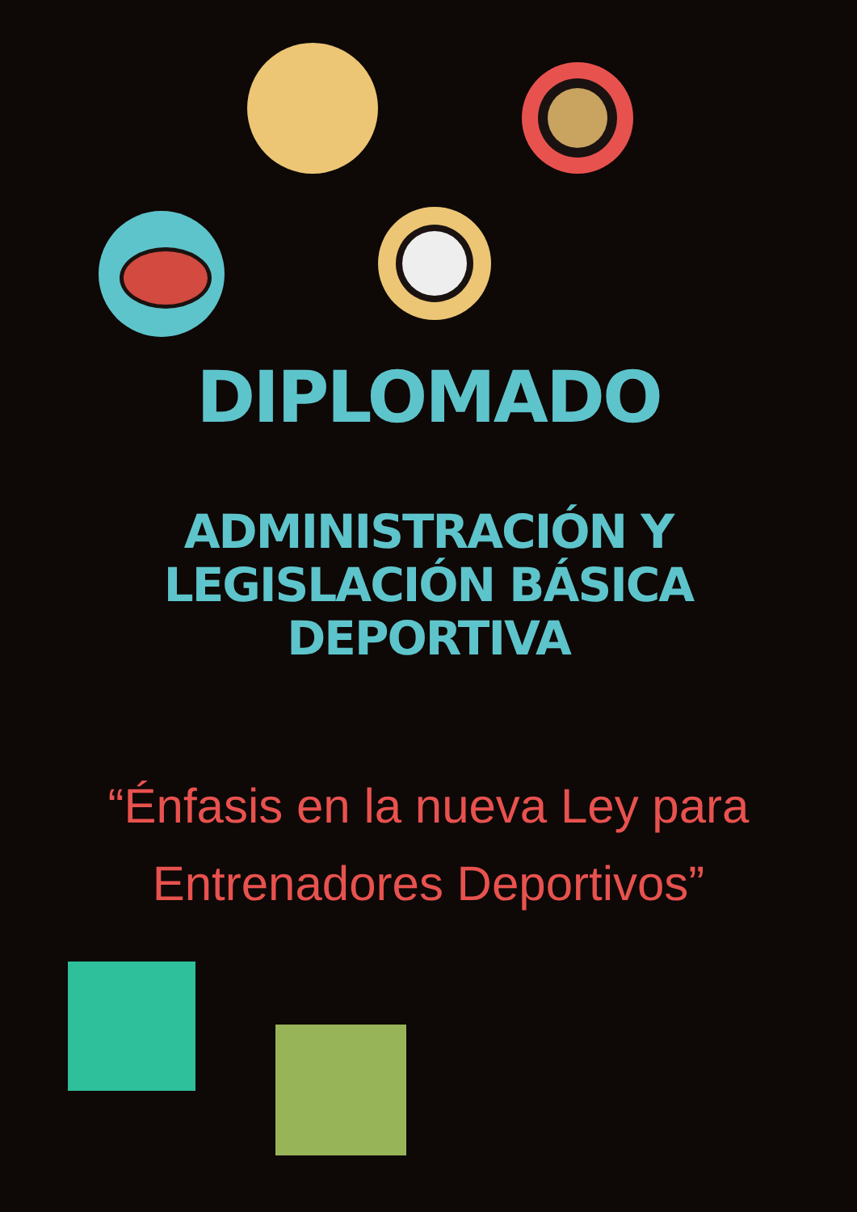DIPLOMADO
ADMINISTRACIÓN Y
LEGISLACIÓN BÁSICA
DEPORTIVA
“Énfasis en la nueva Ley para
Entrenadores Deportivos”